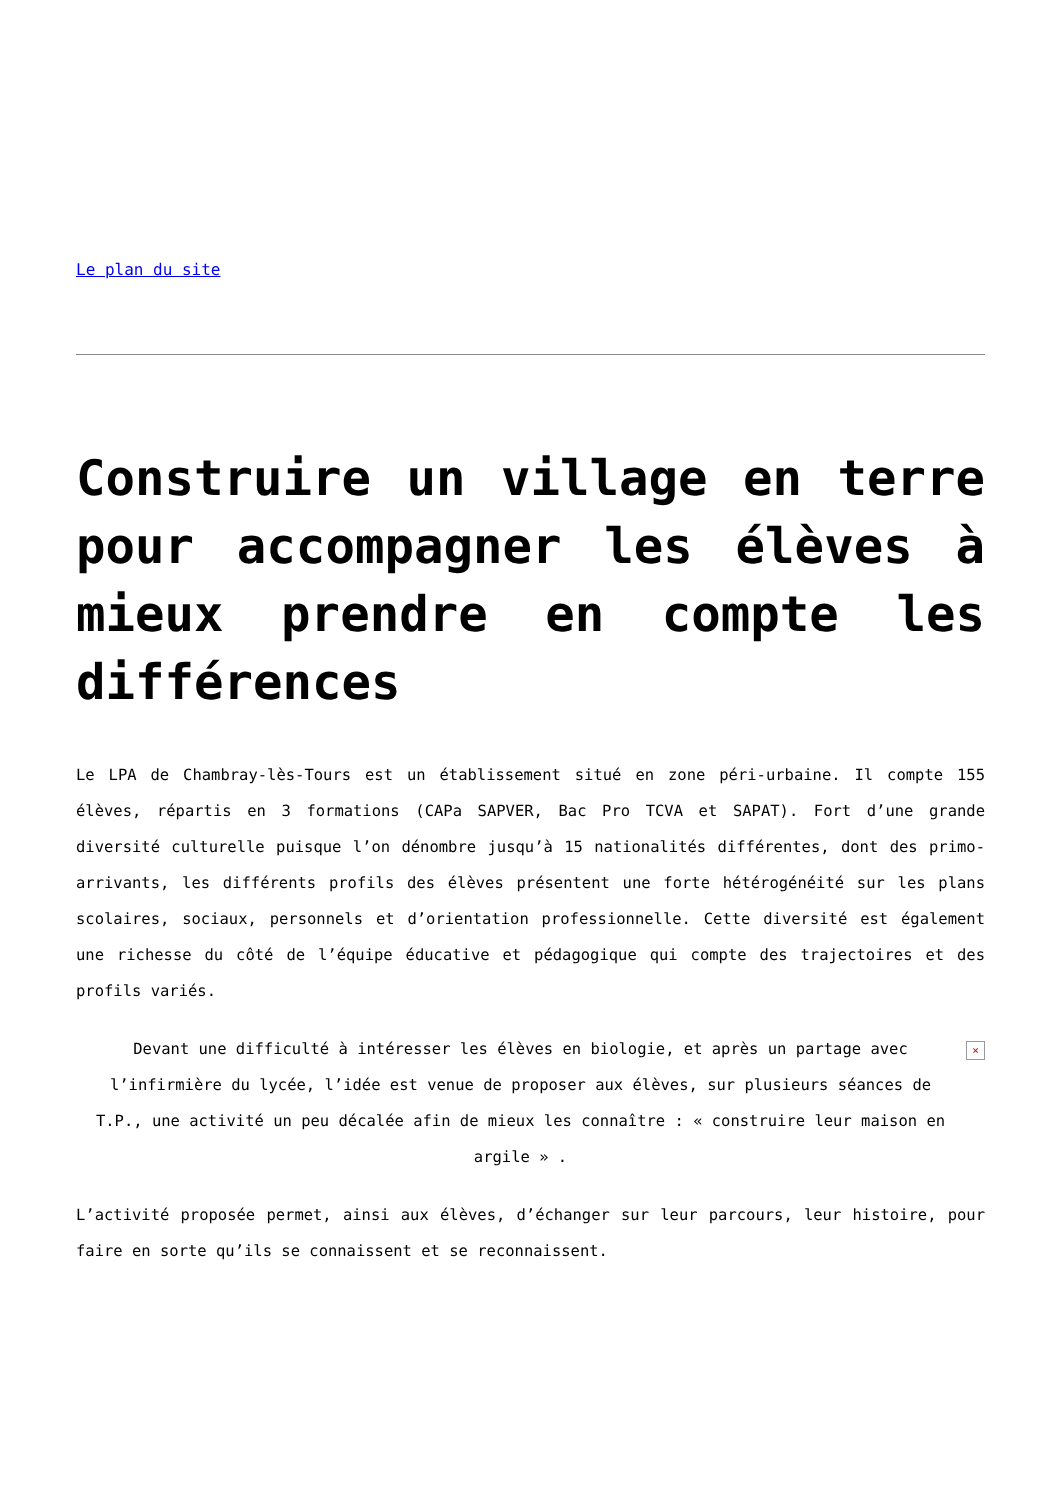Le plan du site
Construire un village en terre pour accompagner les élèves à mieux prendre en compte les différences
Le LPA de Chambray-lès-Tours est un établissement situé en zone péri-urbaine. Il compte 155 élèves, répartis en 3 formations (CAPa SAPVER, Bac Pro TCVA et SAPAT). Fort d’une grande diversité culturelle puisque l’on dénombre jusqu’à 15 nationalités différentes, dont des primo-arrivants, les différents profils des élèves présentent une forte hétérogénéité sur les plans scolaires, sociaux, personnels et d’orientation professionnelle. Cette diversité est également une richesse du côté de l’équipe éducative et pédagogique qui compte des trajectoires et des profils variés.
Devant une difficulté à intéresser les élèves en biologie, et après un partage avec l’infirmière du lycée, l’idée est venue de proposer aux élèves, sur plusieurs séances de T.P., une activité un peu décalée afin de mieux les connaître : « construire leur maison en argile » . ×
L’activité proposée permet, ainsi aux élèves, d’échanger sur leur parcours, leur histoire, pour faire en sorte qu’ils se connaissent et se reconnaissent.